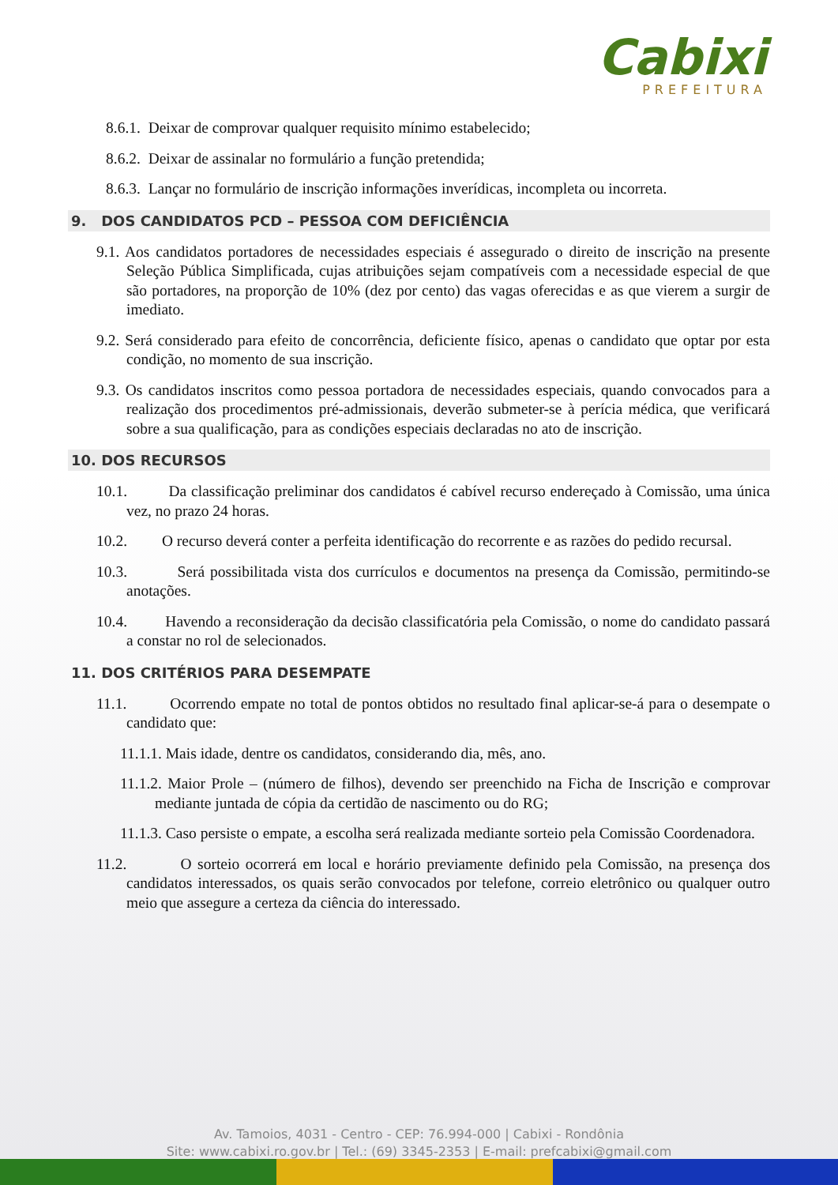Cabixi
PREFEITURA
8.6.1. Deixar de comprovar qualquer requisito mínimo estabelecido;
8.6.2. Deixar de assinalar no formulário a função pretendida;
8.6.3. Lançar no formulário de inscrição informações inverídicas, incompleta ou incorreta.
9. DOS CANDIDATOS PCD – PESSOA COM DEFICIÊNCIA
9.1. Aos candidatos portadores de necessidades especiais é assegurado o direito de inscrição na presente Seleção Pública Simplificada, cujas atribuições sejam compatíveis com a necessidade especial de que são portadores, na proporção de 10% (dez por cento) das vagas oferecidas e as que vierem a surgir de imediato.
9.2. Será considerado para efeito de concorrência, deficiente físico, apenas o candidato que optar por esta condição, no momento de sua inscrição.
9.3. Os candidatos inscritos como pessoa portadora de necessidades especiais, quando convocados para a realização dos procedimentos pré-admissionais, deverão submeter-se à perícia médica, que verificará sobre a sua qualificação, para as condições especiais declaradas no ato de inscrição.
10. DOS RECURSOS
10.1. Da classificação preliminar dos candidatos é cabível recurso endereçado à Comissão, uma única vez, no prazo 24 horas.
10.2. O recurso deverá conter a perfeita identificação do recorrente e as razões do pedido recursal.
10.3. Será possibilitada vista dos currículos e documentos na presença da Comissão, permitindo-se anotações.
10.4. Havendo a reconsideração da decisão classificatória pela Comissão, o nome do candidato passará a constar no rol de selecionados.
11. DOS CRITÉRIOS PARA DESEMPATE
11.1. Ocorrendo empate no total de pontos obtidos no resultado final aplicar-se-á para o desempate o candidato que:
11.1.1. Mais idade, dentre os candidatos, considerando dia, mês, ano.
11.1.2. Maior Prole – (número de filhos), devendo ser preenchido na Ficha de Inscrição e comprovar mediante juntada de cópia da certidão de nascimento ou do RG;
11.1.3. Caso persiste o empate, a escolha será realizada mediante sorteio pela Comissão Coordenadora.
11.2. O sorteio ocorrerá em local e horário previamente definido pela Comissão, na presença dos candidatos interessados, os quais serão convocados por telefone, correio eletrônico ou qualquer outro meio que assegure a certeza da ciência do interessado.
Av. Tamoios, 4031 - Centro - CEP: 76.994-000 | Cabixi - Rondônia
Site: www.cabixi.ro.gov.br | Tel.: (69) 3345-2353 | E-mail: prefcabixi@gmail.com